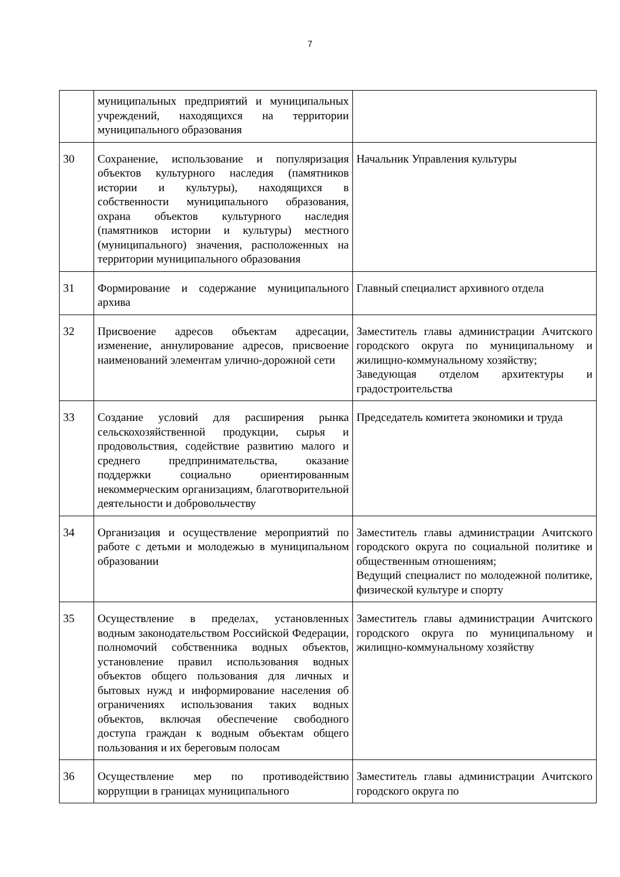7
| | муниципальных предприятий и муниципальных учреждений, находящихся на территории муниципального образования | |
| 30 | Сохранение, использование и популяризация объектов культурного наследия (памятников истории и культуры), находящихся в собственности муниципального образования, охрана объектов культурного наследия (памятников истории и культуры) местного (муниципального) значения, расположенных на территории муниципального образования | Начальник Управления культуры |
| 31 | Формирование и содержание муниципального архива | Главный специалист архивного отдела |
| 32 | Присвоение адресов объектам адресации, изменение, аннулирование адресов, присвоение наименований элементам улично-дорожной сети | Заместитель главы администрации Ачитского городского округа по муниципальному и жилищно-коммунальному хозяйству; Заведующая отделом архитектуры и градостроительства |
| 33 | Создание условий для расширения рынка сельскохозяйственной продукции, сырья и продовольствия, содействие развитию малого и среднего предпринимательства, оказание поддержки социально ориентированным некоммерческим организациям, благотворительной деятельности и добровольчеству | Председатель комитета экономики и труда |
| 34 | Организация и осуществление мероприятий по работе с детьми и молодежью в муниципальном образовании | Заместитель главы администрации Ачитского городского округа по социальной политике и общественным отношениям; Ведущий специалист по молодежной политике, физической культуре и спорту |
| 35 | Осуществление в пределах, установленных водным законодательством Российской Федерации, полномочий собственника водных объектов, установление правил использования водных объектов общего пользования для личных и бытовых нужд и информирование населения об ограничениях использования таких водных объектов, включая обеспечение свободного доступа граждан к водным объектам общего пользования и их береговым полосам | Заместитель главы администрации Ачитского городского округа по муниципальному и жилищно-коммунальному хозяйству |
| 36 | Осуществление мер по противодействию коррупции в границах муниципального | Заместитель главы администрации Ачитского городского округа по |